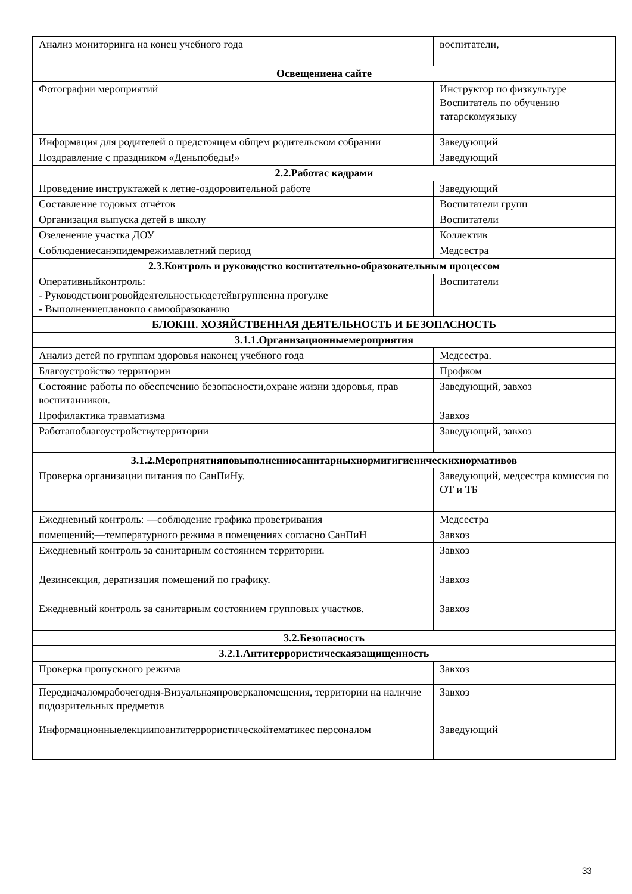| Анализ мониторинга на конец учебного года | воспитатели, |
| Освещениена сайте | |
| Фотографии мероприятий | Инструктор по физкультуре Воспитатель по обучению татарскомуязыку |
| Информация для родителей о предстоящем общем родительском собрании | Заведующий |
| Поздравление с праздником «Деньпобеды!» | Заведующий |
| 2.2.Работас кадрами | |
| Проведение инструктажей к летне-оздоровительной работе | Заведующий |
| Составление годовых отчётов | Воспитатели групп |
| Организация выпуска детей в школу | Воспитатели |
| Озеленение участка ДОУ | Коллектив |
| Соблюдениесанэпидемрежимавлетний период | Медсестра |
| 2.3.Контроль и руководство воспитательно-образовательным процессом | |
| Оперативныйконтроль: - Руководствоигровойдеятельностьюдетейвгруппеина прогулке - Выполнениеплановпо самообразованию | Воспитатели |
| БЛОКIII. ХОЗЯЙСТВЕННАЯ ДЕЯТЕЛЬНОСТЬ И БЕЗОПАСНОСТЬ | |
| 3.1.1.Организационныемероприятия | |
| Анализ детей по группам здоровья наконец учебного года | Медсестра. |
| Благоустройство территории | Профком |
| Состояние работы по обеспечению безопасности,охране жизни здоровья, прав воспитанников. | Заведующий, завхоз |
| Профилактика травматизма | Завхоз |
| Работапоблагоустройствутерритории | Заведующий, завхоз |
| 3.1.2.Мероприятияповыполнениюсанитарныхнормигигиеническихнормативов | |
| Проверка организации питания по СанПиНу. | Заведующий, медсестра комиссия по ОТ и ТБ |
| Ежедневный контроль: —соблюдение графика проветривания | Медсестра |
| помещений;—температурного режима в помещениях согласно СанПиН | Завхоз |
| Ежедневный контроль за санитарным состоянием территории. | Завхоз |
| Дезинсекция, дератизация помещений по графику. | Завхоз |
| Ежедневный контроль за санитарным состоянием групповых участков. | Завхоз |
| 3.2.Безопасность | |
| 3.2.1.Антитеррористическаязащищенность | |
| Проверка пропускного режима | Завхоз |
| Передначаломрабочегодня-Визуальнаяпроверкапомещения, территории на наличие подозрительных предметов | Завхоз |
| Информационныелекциипоантитеррористическойтематикес персоналом | Заведующий |
33